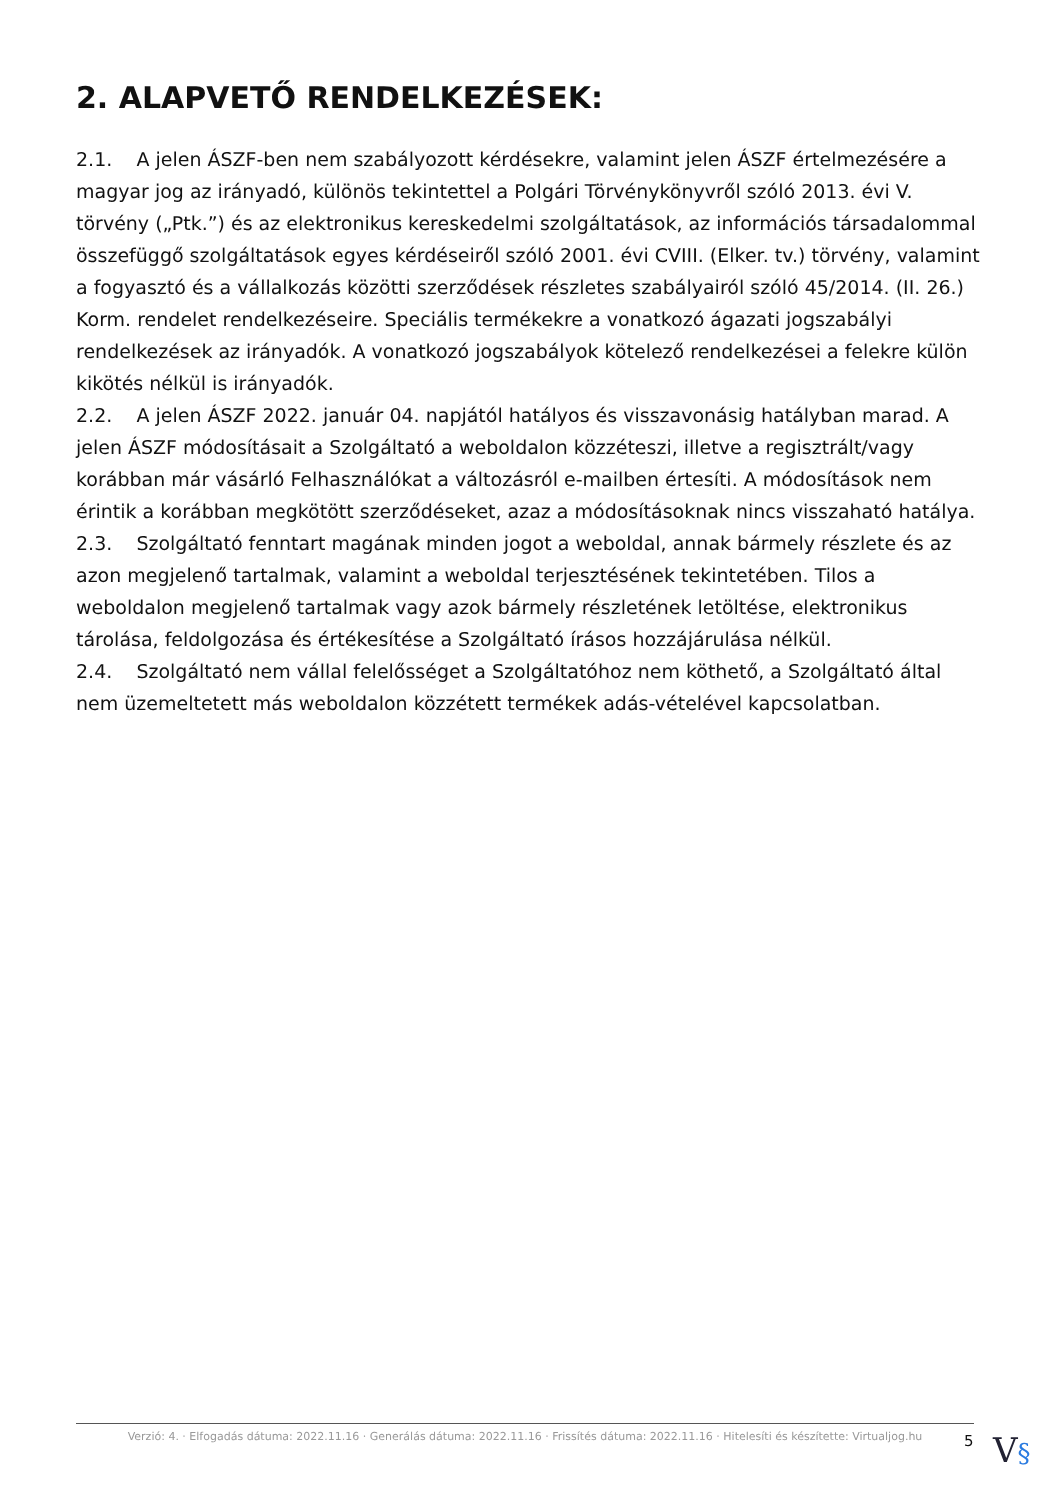2. ALAPVETŐ RENDELKEZÉSEK:
2.1. A jelen ÁSZF-ben nem szabályozott kérdésekre, valamint jelen ÁSZF értelmezésére a magyar jog az irányadó, különös tekintettel a Polgári Törvénykönyvről szóló 2013. évi V. törvény („Ptk.”) és az elektronikus kereskedelmi szolgáltatások, az információs társadalommal összefüggő szolgáltatások egyes kérdéseiről szóló 2001. évi CVIII. (Elker. tv.) törvény, valamint a fogyasztó és a vállalkozás közötti szerződések részletes szabályairól szóló 45/2014. (II. 26.) Korm. rendelet rendelkezéseire. Speciális termékekre a vonatkozó ágazati jogszabályi rendelkezések az irányadók. A vonatkozó jogszabályok kötelező rendelkezései a felekre külön kikötés nélkül is irányadók.
2.2. A jelen ÁSZF 2022. január 04. napjától hatályos és visszavonásig hatályban marad. A jelen ÁSZF módosításait a Szolgáltató a weboldalon közzéteszi, illetve a regisztrált/vagy korábban már vásárló Felhasználókat a változásról e-mailben értesíti. A módosítások nem érintik a korábban megkötött szerződéseket, azaz a módosításoknak nincs visszaható hatálya.
2.3. Szolgáltató fenntart magának minden jogot a weboldal, annak bármely részlete és az azon megjelenő tartalmak, valamint a weboldal terjesztésének tekintetében. Tilos a weboldalon megjelenő tartalmak vagy azok bármely részletének letöltése, elektronikus tárolása, feldolgozása és értékesítése a Szolgáltató írásos hozzájárulása nélkül.
2.4. Szolgáltató nem vállal felelősséget a Szolgáltatóhoz nem köthető, a Szolgáltató által nem üzemeltetett más weboldalon közzétett termékek adás-vételével kapcsolatban.
Verzió: 4. · Elfogadás dátuma: 2022.11.16 · Generálás dátuma: 2022.11.16 · Frissítés dátuma: 2022.11.16 · Hitelesíti és készítette: Virtualjog.hu
5 V§